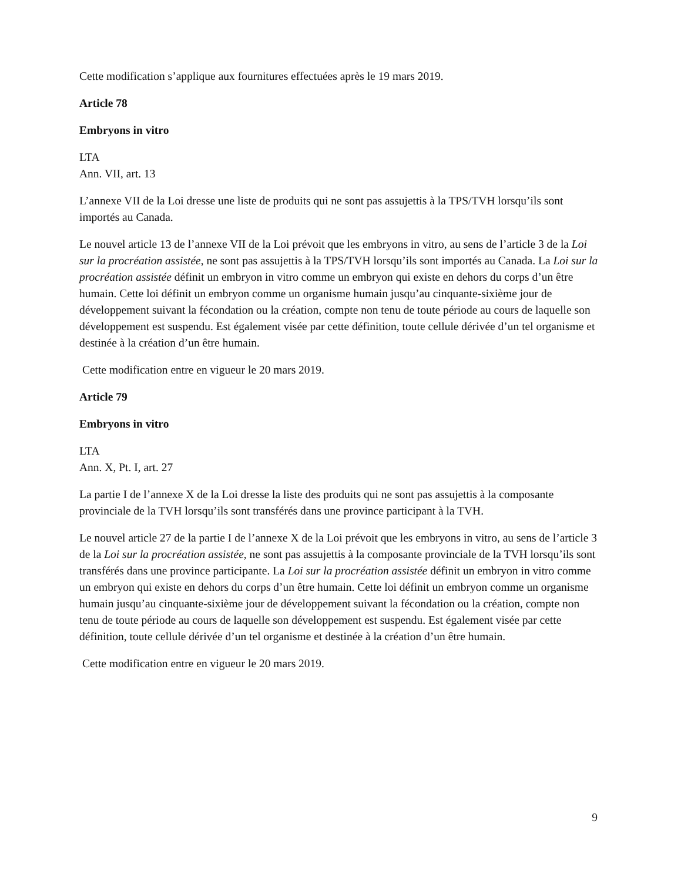Cette modification s’applique aux fournitures effectuées après le 19 mars 2019.
Article 78
Embryons in vitro
LTA
Ann. VII, art. 13
L’annexe VII de la Loi dresse une liste de produits qui ne sont pas assujettis à la TPS/TVH lorsqu’ils sont importés au Canada.
Le nouvel article 13 de l’annexe VII de la Loi prévoit que les embryons in vitro, au sens de l’article 3 de la Loi sur la procréation assistée, ne sont pas assujettis à la TPS/TVH lorsqu’ils sont importés au Canada. La Loi sur la procréation assistée définit un embryon in vitro comme un embryon qui existe en dehors du corps d’un être humain. Cette loi définit un embryon comme un organisme humain jusqu’au cinquante-sixième jour de développement suivant la fécondation ou la création, compte non tenu de toute période au cours de laquelle son développement est suspendu. Est également visée par cette définition, toute cellule dérivée d’un tel organisme et destinée à la création d’un être humain.
Cette modification entre en vigueur le 20 mars 2019.
Article 79
Embryons in vitro
LTA
Ann. X, Pt. I, art. 27
La partie I de l’annexe X de la Loi dresse la liste des produits qui ne sont pas assujettis à la composante provinciale de la TVH lorsqu’ils sont transférés dans une province participant à la TVH.
Le nouvel article 27 de la partie I de l’annexe X de la Loi prévoit que les embryons in vitro, au sens de l’article 3 de la Loi sur la procréation assistée, ne sont pas assujettis à la composante provinciale de la TVH lorsqu’ils sont transférés dans une province participante. La Loi sur la procréation assistée définit un embryon in vitro comme un embryon qui existe en dehors du corps d’un être humain. Cette loi définit un embryon comme un organisme humain jusqu’au cinquante-sixième jour de développement suivant la fécondation ou la création, compte non tenu de toute période au cours de laquelle son développement est suspendu. Est également visée par cette définition, toute cellule dérivée d’un tel organisme et destinée à la création d’un être humain.
Cette modification entre en vigueur le 20 mars 2019.
9